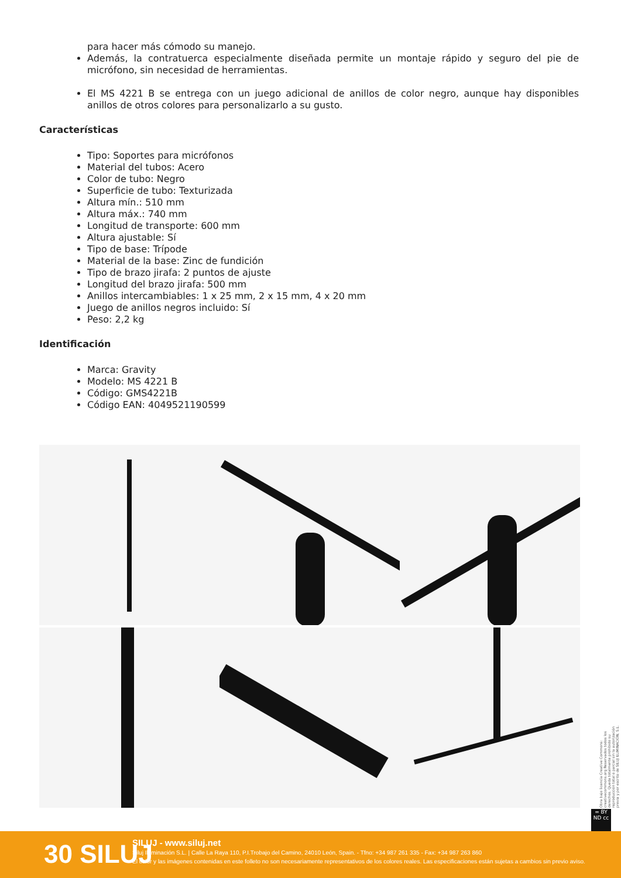para hacer más cómodo su manejo.
Además, la contratuerca especialmente diseñada permite un montaje rápido y seguro del pie de micrófono, sin necesidad de herramientas.
El MS 4221 B se entrega con un juego adicional de anillos de color negro, aunque hay disponibles anillos de otros colores para personalizarlo a su gusto.
Características
Tipo: Soportes para micrófonos
Material del tubos: Acero
Color de tubo: Negro
Superficie de tubo: Texturizada
Altura mín.: 510 mm
Altura máx.: 740 mm
Longitud de transporte: 600 mm
Altura ajustable: Sí
Tipo de base: Trípode
Material de la base: Zinc de fundición
Tipo de brazo jirafa: 2 puntos de ajuste
Longitud del brazo jirafa: 500 mm
Anillos intercambiables: 1 x 25 mm, 2 x 15 mm, 4 x 20 mm
Juego de anillos negros incluido: Sí
Peso: 2,2 kg
Identificación
Marca: Gravity
Modelo: MS 4221 B
Código: GMS4221B
Código EAN: 4049521190599
Obra bajo licencia Creative Commons: creativecommons.org Reservados todos los derechos. Queda totalmente prohibido su reproducción total o parcial sin la autorización previa y por escrito de SILUJ ILUMINACIÓN, S.L.
= BY ND cc
30 SILUJ
SILUJ - www.siluj.net
Siluj Iluminación S.L. | Calle La Raya 110, P.I.Trobajo del Camino, 24010 León, Spain. - Tfno: +34 987 261 335 - Fax: +34 987 263 860
El color y las imágenes contenidas en este folleto no son necesariamente representativos de los colores reales. Las especificaciones están sujetas a cambios sin previo aviso.